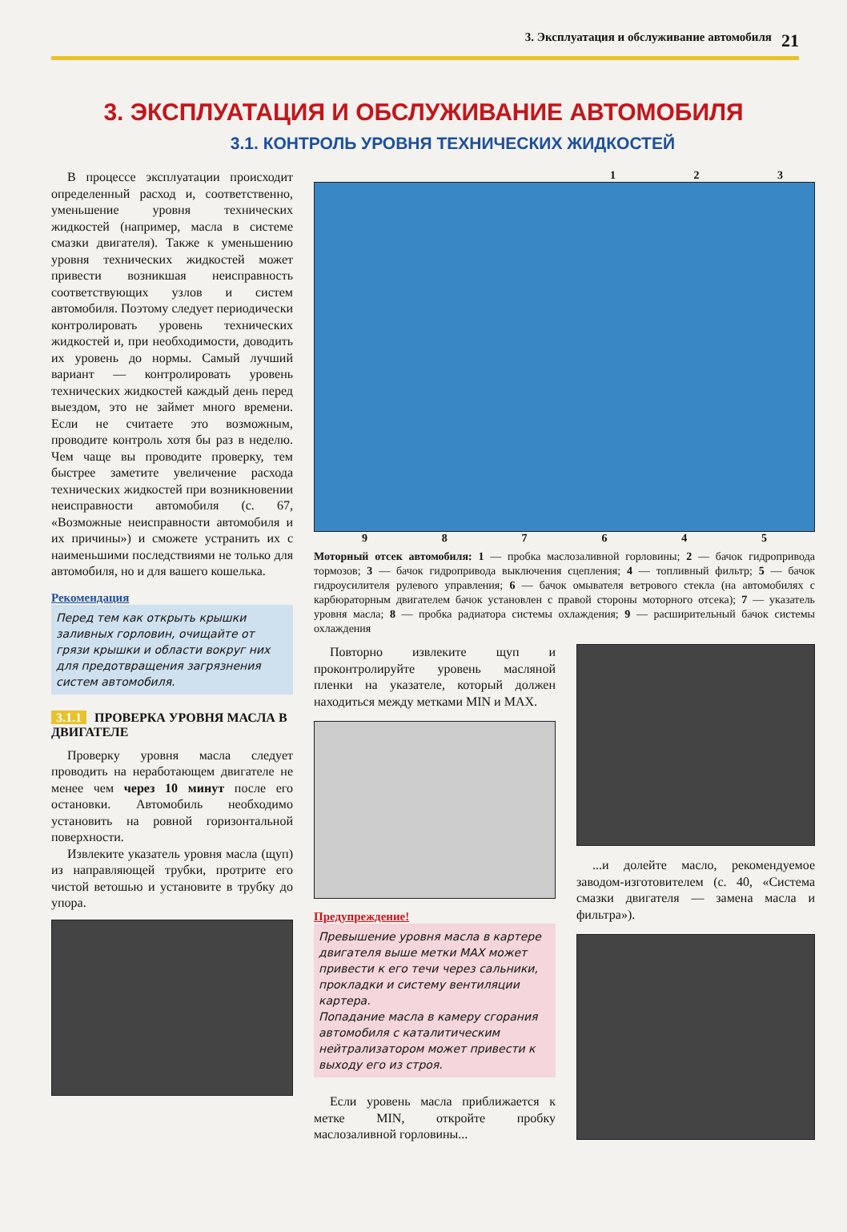3. Эксплуатация и обслуживание автомобиля 21
3. ЭКСПЛУАТАЦИЯ И ОБСЛУЖИВАНИЕ АВТОМОБИЛЯ
3.1. КОНТРОЛЬ УРОВНЯ ТЕХНИЧЕСКИХ ЖИДКОСТЕЙ
В процессе эксплуатации происходит определенный расход и, соответственно, уменьшение уровня технических жидкостей (например, масла в системе смазки двигателя). Также к уменьшению уровня технических жидкостей может привести возникшая неисправность соответствующих узлов и систем автомобиля. Поэтому следует периодически контролировать уровень технических жидкостей и, при необходимости, доводить их уровень до нормы. Самый лучший вариант — контролировать уровень технических жидкостей каждый день перед выездом, это не займет много времени. Если не считаете это возможным, проводите контроль хотя бы раз в неделю. Чем чаще вы проводите проверку, тем быстрее заметите увеличение расхода технических жидкостей при возникновении неисправности автомобиля (с. 67, «Возможные неисправности автомобиля и их причины») и сможете устранить их с наименьшими последствиями не только для автомобиля, но и для вашего кошелька.
Рекомендация
Перед тем как открыть крышки заливных горловин, очищайте от грязи крышки и области вокруг них для предотвращения загрязнения систем автомобиля.
3.1.1 ПРОВЕРКА УРОВНЯ МАСЛА В ДВИГАТЕЛЕ
Проверку уровня масла следует проводить на неработающем двигателе не менее чем через 10 минут после его остановки. Автомобиль необходимо установить на ровной горизонтальной поверхности.
Извлеките указатель уровня масла (щуп) из направляющей трубки, протрите его чистой ветошью и установите в трубку до упора.
1 2 3
9 8 7 6 4 5
Моторный отсек автомобиля: 1 — пробка маслозаливной горловины; 2 — бачок гидропривода тормозов; 3 — бачок гидропривода выключения сцепления; 4 — топливный фильтр; 5 — бачок гидроусилителя рулевого управления; 6 — бачок омывателя ветрового стекла (на автомобилях с карбюраторным двигателем бачок установлен с правой стороны моторного отсека); 7 — указатель уровня масла; 8 — пробка радиатора системы охлаждения; 9 — расширительный бачок системы охлаждения
Повторно извлеките щуп и проконтролируйте уровень масляной пленки на указателе, который должен находиться между метками MIN и MAX.
Предупреждение!
Превышение уровня масла в картере двигателя выше метки MAX может привести к его течи через сальники, прокладки и систему вентиляции картера.
Попадание масла в камеру сгорания автомобиля с каталитическим нейтрализатором может привести к выходу его из строя.
Если уровень масла приближается к метке MIN, откройте пробку маслозаливной горловины...
...и долейте масло, рекомендуемое заводом-изготовителем (с. 40, «Система смазки двигателя — замена масла и фильтра»).